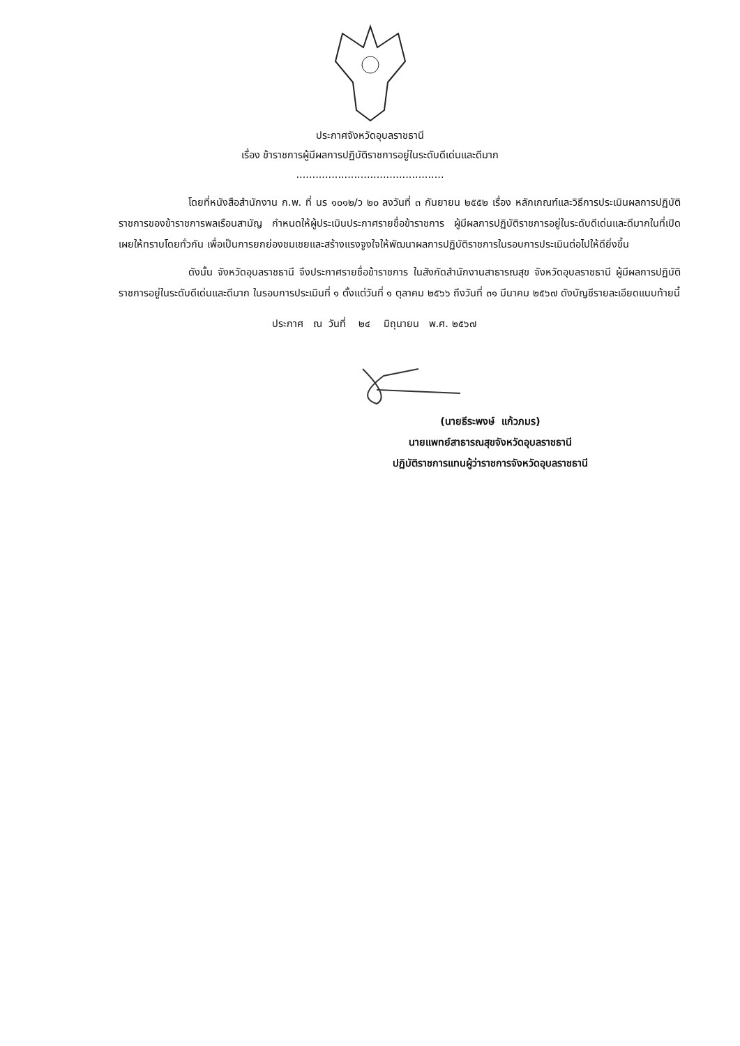ประกาศจังหวัดอุบลราชธานี
เรื่อง ข้าราชการผู้มีผลการปฏิบัติราชการอยู่ในระดับดีเด่นและดีมาก
..............................................
โดยที่หนังสือสำนักงาน ก.พ. ที่ นร ๑๐๑๒/ว ๒๐ ลงวันที่ ๓ กันยายน ๒๕๕๒ เรื่อง หลักเกณฑ์และวิธีการประเมินผลการปฏิบัติราชการของข้าราชการพลเรือนสามัญ กำหนดให้ผู้ประเมินประกาศรายชื่อข้าราชการ ผู้มีผลการปฏิบัติราชการอยู่ในระดับดีเด่นและดีมากในที่เปิดเผยให้ทราบโดยทั่วกัน เพื่อเป็นการยกย่องชมเชยและสร้างแรงจูงใจให้พัฒนาผลการปฏิบัติราชการในรอบการประเมินต่อไปให้ดียิ่งขึ้น
ดังนั้น จังหวัดอุบลราชธานี จึงประกาศรายชื่อข้าราชการ ในสังกัดสำนักงานสาธารณสุข จังหวัดอุบลราชธานี ผู้มีผลการปฏิบัติราชการอยู่ในระดับดีเด่นและดีมาก ในรอบการประเมินที่ ๑ ตั้งแต่วันที่ ๑ ตุลาคม ๒๕๖๖ ถึงวันที่ ๓๑ มีนาคม ๒๕๖๗ ดังบัญชีรายละเอียดแนบท้ายนี้
ประกาศ ณ วันที่ ๒๔ มิถุนายน พ.ศ. ๒๕๖๗
(นายธีระพงษ์ แก้วภมร)
นายแพทย์สาธารณสุขจังหวัดอุบลราชธานี
ปฏิบัติราชการแทนผู้ว่าราชการจังหวัดอุบลราชธานี